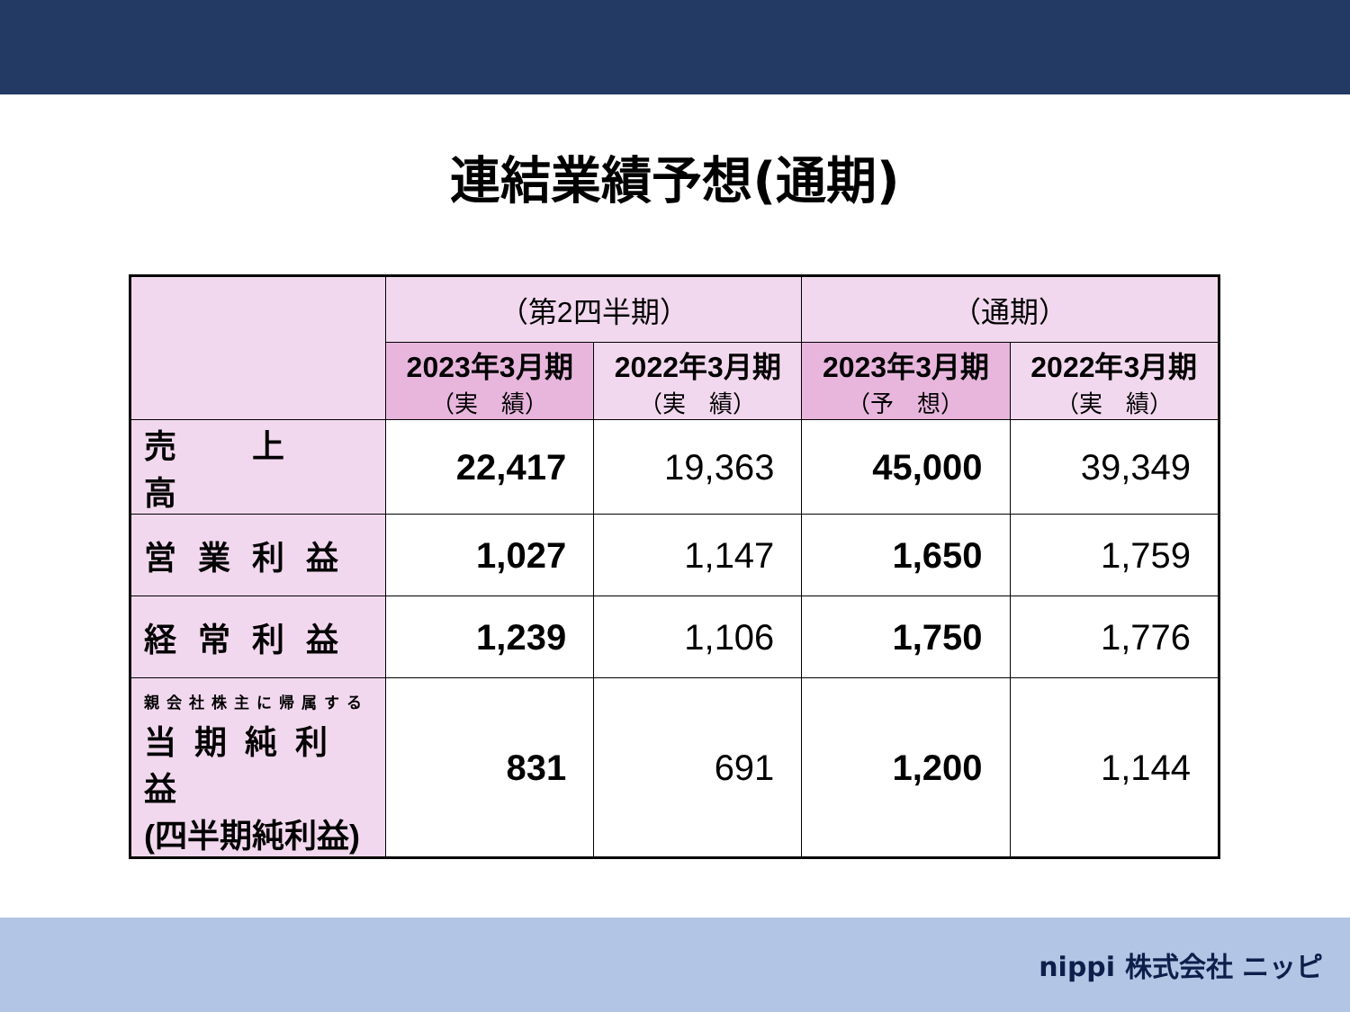連結業績予想(通期)
| | （第2四半期） | | （通期） | |
| --- | --- | --- | --- | --- |
| | 2023年3月期 （実 績） | 2022年3月期 （実 績） | 2023年3月期 （予 想） | 2022年3月期 （実 績） |
| 売 上 高 | 22,417 | 19,363 | 45,000 | 39,349 |
| 営業利益 | 1,027 | 1,147 | 1,650 | 1,759 |
| 経常利益 | 1,239 | 1,106 | 1,750 | 1,776 |
| 親会社株主に帰属する 当期純利益 (四半期純利益) | 831 | 691 | 1,200 | 1,144 |
nippi 株式会社 ニッピ